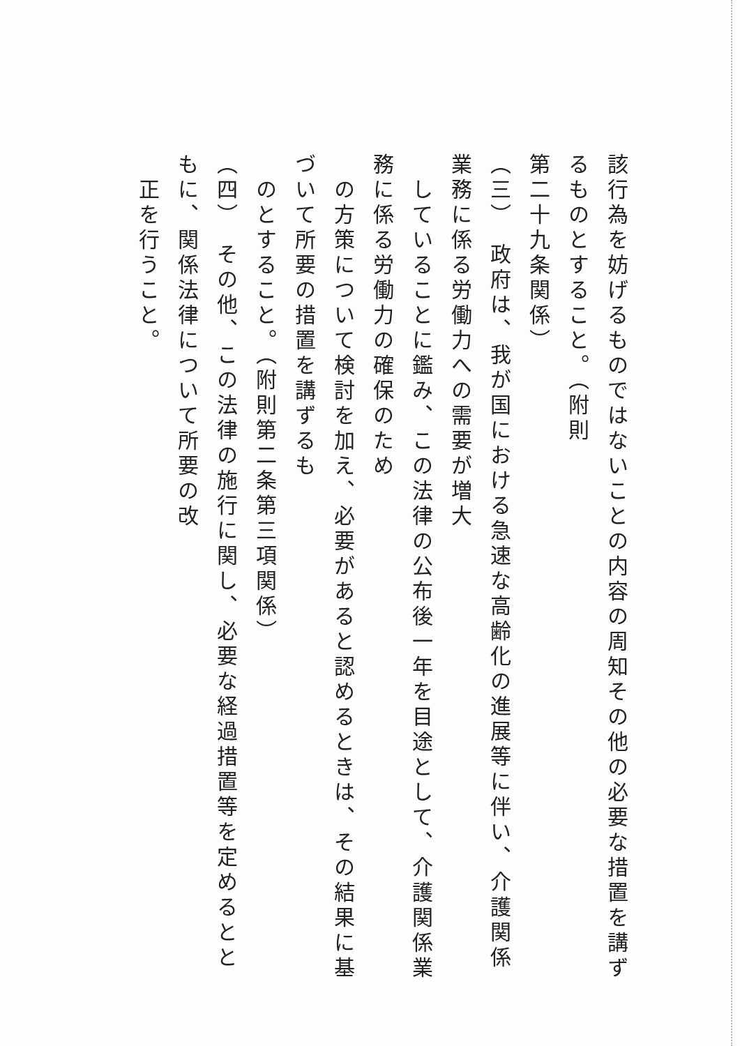該行為を妨げるものではないことの内容の周知その他の必要な措置を講ずるものとすること。（附則
第二十九条関係）
（三）　政府は、我が国における急速な高齢化の進展等に伴い、介護関係業務に係る労働力への需要が増大
　していることに鑑み、この法律の公布後一年を目途として、介護関係業務に係る労働力の確保のため
　の方策について検討を加え、必要があると認めるときは、その結果に基づいて所要の措置を講ずるも
　のとすること。（附則第二条第三項関係）
（四）　その他、この法律の施行に関し、必要な経過措置等を定めるとともに、関係法律について所要の改
　正を行うこと。